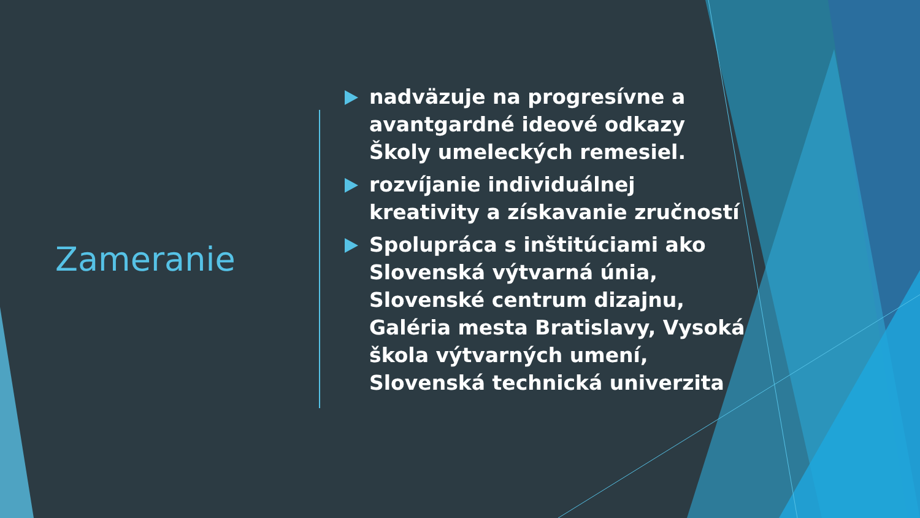Zameranie
nadväzuje na progresívne a avantgardné ideové odkazy Školy umeleckých remesiel.
rozvíjanie individuálnej kreativity a získavanie zručností
Spolupráca s inštitúciami ako Slovenská výtvarná únia, Slovenské centrum dizajnu, Galéria mesta Bratislavy, Vysoká škola výtvarných umení, Slovenská technická univerzita